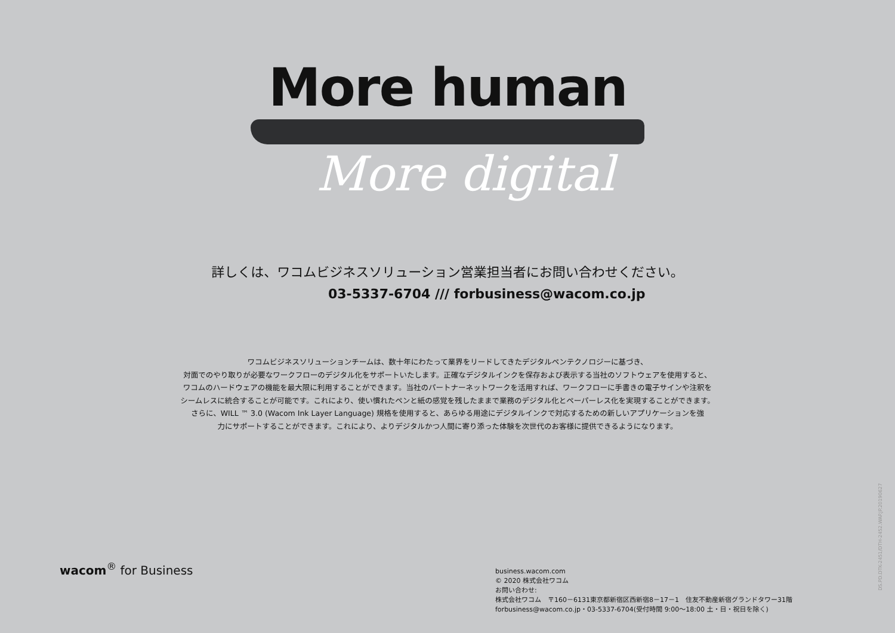More human
More digital
詳しくは、ワコムビジネスソリューション営業担当者にお問い合わせください。
03-5337-6704 /// forbusiness@wacom.co.jp
ワコムビジネスソリューションチームは、数十年にわたって業界をリードしてきたデジタルペンテクノロジーに基づき、
対面でのやり取りが必要なワークフローのデジタル化をサポートいたします。正確なデジタルインクを保存および表示する当社のソフトウェアを使用すると、
ワコムのハードウェアの機能を最大限に利用することができます。当社のパートナーネットワークを活用すれば、ワークフローに手書きの電子サインや注釈を
シームレスに統合することが可能です。これにより、使い慣れたペンと紙の感覚を残したままで業務のデジタル化とペーパーレス化を実現することができます。
さらに、WILL ™ 3.0 (Wacom Ink Layer Language) 規格を使用すると、あらゆる用途にデジタルインクで対応するための新しいアプリケーションを強
力にサポートすることができます。これにより、よりデジタルかつ人間に寄り添った体験を次世代のお客様に提供できるようになります。
wacom<sup>®</sup> for Business
business.wacom.com
© 2020 株式会社ワコム
お問い合わせ:
株式会社ワコム　〒160－6131東京都新宿区西新宿8－17－1　住友不動産新宿グランドタワー31階
forbusiness@wacom.co.jp・03-5337-6704(受付時間 9:00～18:00 土・日・祝日を除く)
DS.PD.DTK-2451/DTH-2452.WAP.JP.20190627